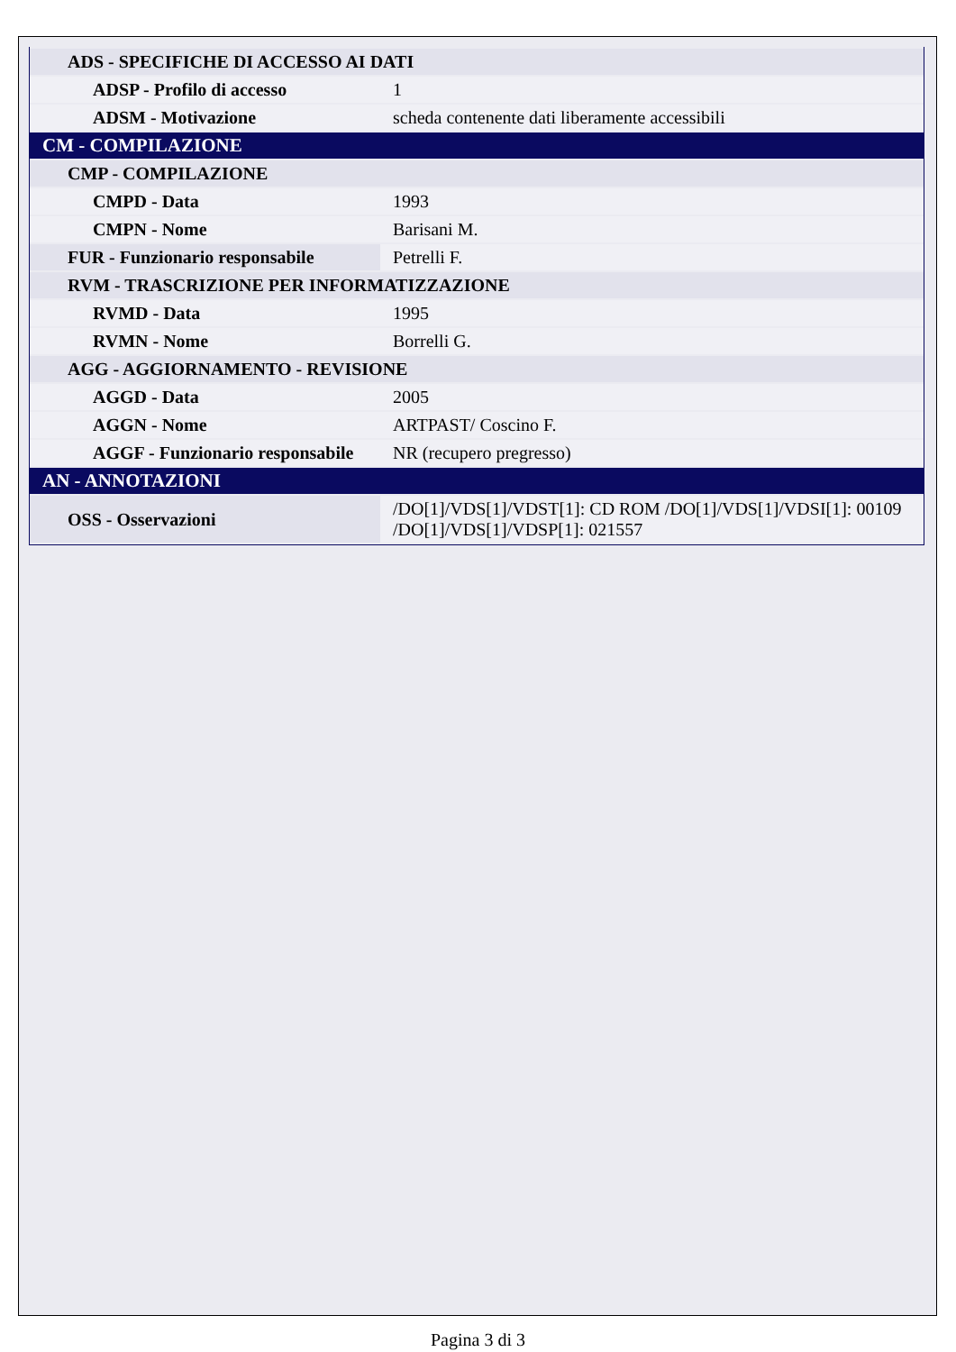| ADS - SPECIFICHE DI ACCESSO AI DATI | |
| ADSP - Profilo di accesso | 1 |
| ADSM - Motivazione | scheda contenente dati liberamente accessibili |
| CM - COMPILAZIONE | |
| CMP - COMPILAZIONE | |
| CMPD - Data | 1993 |
| CMPN - Nome | Barisani M. |
| FUR - Funzionario responsabile | Petrelli F. |
| RVM - TRASCRIZIONE PER INFORMATIZZAZIONE | |
| RVMD - Data | 1995 |
| RVMN - Nome | Borrelli G. |
| AGG - AGGIORNAMENTO - REVISIONE | |
| AGGD - Data | 2005 |
| AGGN - Nome | ARTPAST/ Coscino F. |
| AGGF - Funzionario responsabile | NR (recupero pregresso) |
| AN - ANNOTAZIONI | |
| OSS - Osservazioni | /DO[1]/VDS[1]/VDST[1]: CD ROM /DO[1]/VDS[1]/VDSI[1]: 00109 /DO[1]/VDS[1]/VDSP[1]: 021557 |
Pagina 3 di 3